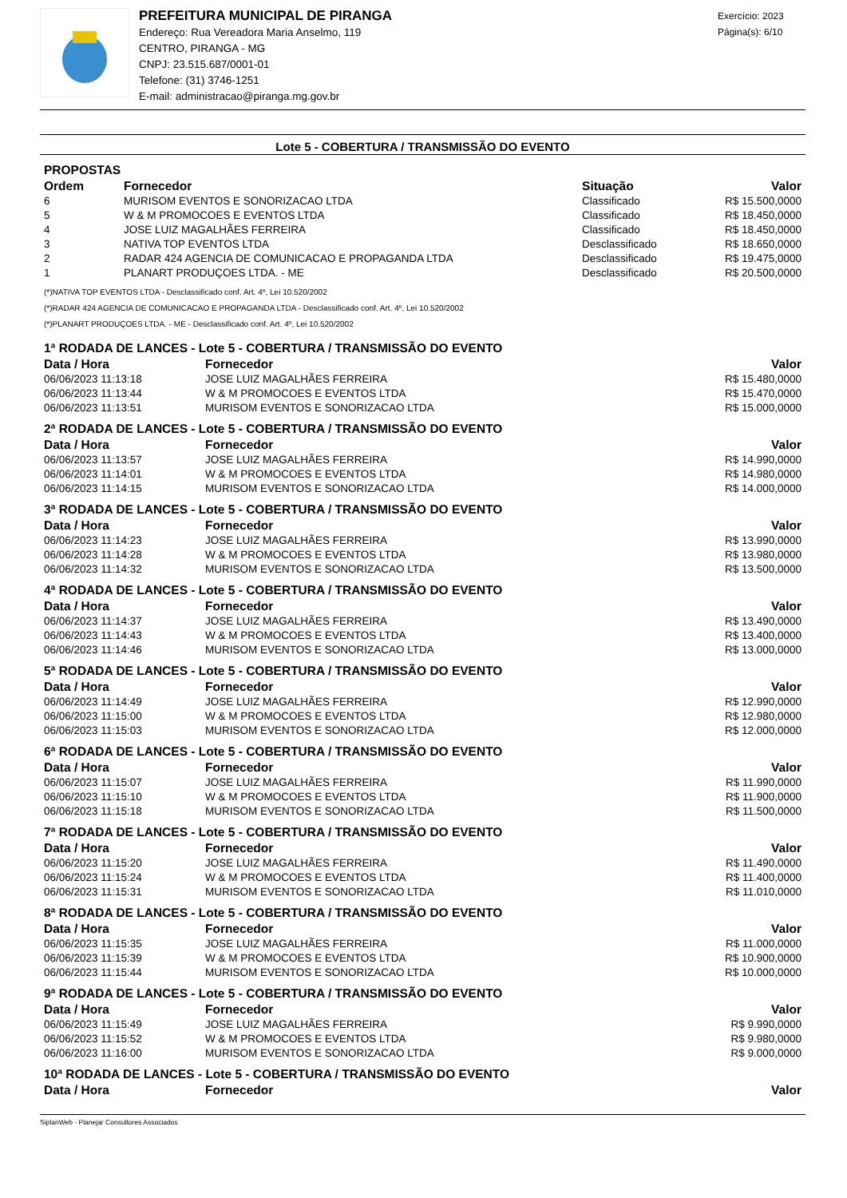PREFEITURA MUNICIPAL DE PIRANGA
Endereço: Rua Vereadora Maria Anselmo, 119
CENTRO, PIRANGA - MG
CNPJ: 23.515.687/0001-01
Telefone: (31) 3746-1251
E-mail: administracao@piranga.mg.gov.br
Exercício: 2023
Página(s): 6/10
Lote 5 - COBERTURA / TRANSMISSÃO DO EVENTO
PROPOSTAS
| Ordem | Fornecedor | Situação | Valor |
| --- | --- | --- | --- |
| 6 | MURISOM EVENTOS E SONORIZACAO LTDA | Classificado | R$ 15.500,0000 |
| 5 | W & M PROMOCOES E EVENTOS LTDA | Classificado | R$ 18.450,0000 |
| 4 | JOSE LUIZ MAGALHÃES FERREIRA | Classificado | R$ 18.450,0000 |
| 3 | NATIVA TOP EVENTOS LTDA | Desclassificado | R$ 18.650,0000 |
| 2 | RADAR 424 AGENCIA DE COMUNICACAO E PROPAGANDA LTDA | Desclassificado | R$ 19.475,0000 |
| 1 | PLANART PRODUÇOES LTDA. - ME | Desclassificado | R$ 20.500,0000 |
(*)NATIVA TOP EVENTOS LTDA - Desclassificado conf. Art. 4º, Lei 10.520/2002
(*)RADAR 424 AGENCIA DE COMUNICACAO E PROPAGANDA LTDA - Desclassificado conf. Art. 4º, Lei 10.520/2002
(*)PLANART PRODUÇOES LTDA. - ME - Desclassificado conf. Art. 4º, Lei 10.520/2002
1ª RODADA DE LANCES - Lote 5 - COBERTURA / TRANSMISSÃO DO EVENTO
| Data / Hora | Fornecedor | Valor |
| --- | --- | --- |
| 06/06/2023 11:13:18 | JOSE LUIZ MAGALHÃES FERREIRA | R$ 15.480,0000 |
| 06/06/2023 11:13:44 | W & M PROMOCOES E EVENTOS LTDA | R$ 15.470,0000 |
| 06/06/2023 11:13:51 | MURISOM EVENTOS E SONORIZACAO LTDA | R$ 15.000,0000 |
2ª RODADA DE LANCES - Lote 5 - COBERTURA / TRANSMISSÃO DO EVENTO
| Data / Hora | Fornecedor | Valor |
| --- | --- | --- |
| 06/06/2023 11:13:57 | JOSE LUIZ MAGALHÃES FERREIRA | R$ 14.990,0000 |
| 06/06/2023 11:14:01 | W & M PROMOCOES E EVENTOS LTDA | R$ 14.980,0000 |
| 06/06/2023 11:14:15 | MURISOM EVENTOS E SONORIZACAO LTDA | R$ 14.000,0000 |
3ª RODADA DE LANCES - Lote 5 - COBERTURA / TRANSMISSÃO DO EVENTO
| Data / Hora | Fornecedor | Valor |
| --- | --- | --- |
| 06/06/2023 11:14:23 | JOSE LUIZ MAGALHÃES FERREIRA | R$ 13.990,0000 |
| 06/06/2023 11:14:28 | W & M PROMOCOES E EVENTOS LTDA | R$ 13.980,0000 |
| 06/06/2023 11:14:32 | MURISOM EVENTOS E SONORIZACAO LTDA | R$ 13.500,0000 |
4ª RODADA DE LANCES - Lote 5 - COBERTURA / TRANSMISSÃO DO EVENTO
| Data / Hora | Fornecedor | Valor |
| --- | --- | --- |
| 06/06/2023 11:14:37 | JOSE LUIZ MAGALHÃES FERREIRA | R$ 13.490,0000 |
| 06/06/2023 11:14:43 | W & M PROMOCOES E EVENTOS LTDA | R$ 13.400,0000 |
| 06/06/2023 11:14:46 | MURISOM EVENTOS E SONORIZACAO LTDA | R$ 13.000,0000 |
5ª RODADA DE LANCES - Lote 5 - COBERTURA / TRANSMISSÃO DO EVENTO
| Data / Hora | Fornecedor | Valor |
| --- | --- | --- |
| 06/06/2023 11:14:49 | JOSE LUIZ MAGALHÃES FERREIRA | R$ 12.990,0000 |
| 06/06/2023 11:15:00 | W & M PROMOCOES E EVENTOS LTDA | R$ 12.980,0000 |
| 06/06/2023 11:15:03 | MURISOM EVENTOS E SONORIZACAO LTDA | R$ 12.000,0000 |
6ª RODADA DE LANCES - Lote 5 - COBERTURA / TRANSMISSÃO DO EVENTO
| Data / Hora | Fornecedor | Valor |
| --- | --- | --- |
| 06/06/2023 11:15:07 | JOSE LUIZ MAGALHÃES FERREIRA | R$ 11.990,0000 |
| 06/06/2023 11:15:10 | W & M PROMOCOES E EVENTOS LTDA | R$ 11.900,0000 |
| 06/06/2023 11:15:18 | MURISOM EVENTOS E SONORIZACAO LTDA | R$ 11.500,0000 |
7ª RODADA DE LANCES - Lote 5 - COBERTURA / TRANSMISSÃO DO EVENTO
| Data / Hora | Fornecedor | Valor |
| --- | --- | --- |
| 06/06/2023 11:15:20 | JOSE LUIZ MAGALHÃES FERREIRA | R$ 11.490,0000 |
| 06/06/2023 11:15:24 | W & M PROMOCOES E EVENTOS LTDA | R$ 11.400,0000 |
| 06/06/2023 11:15:31 | MURISOM EVENTOS E SONORIZACAO LTDA | R$ 11.010,0000 |
8ª RODADA DE LANCES - Lote 5 - COBERTURA / TRANSMISSÃO DO EVENTO
| Data / Hora | Fornecedor | Valor |
| --- | --- | --- |
| 06/06/2023 11:15:35 | JOSE LUIZ MAGALHÃES FERREIRA | R$ 11.000,0000 |
| 06/06/2023 11:15:39 | W & M PROMOCOES E EVENTOS LTDA | R$ 10.900,0000 |
| 06/06/2023 11:15:44 | MURISOM EVENTOS E SONORIZACAO LTDA | R$ 10.000,0000 |
9ª RODADA DE LANCES - Lote 5 - COBERTURA / TRANSMISSÃO DO EVENTO
| Data / Hora | Fornecedor | Valor |
| --- | --- | --- |
| 06/06/2023 11:15:49 | JOSE LUIZ MAGALHÃES FERREIRA | R$ 9.990,0000 |
| 06/06/2023 11:15:52 | W & M PROMOCOES E EVENTOS LTDA | R$ 9.980,0000 |
| 06/06/2023 11:16:00 | MURISOM EVENTOS E SONORIZACAO LTDA | R$ 9.000,0000 |
10ª RODADA DE LANCES - Lote 5 - COBERTURA / TRANSMISSÃO DO EVENTO
| Data / Hora | Fornecedor | Valor |
| --- | --- | --- |
SiplanWeb - Planejar Consultores Associados